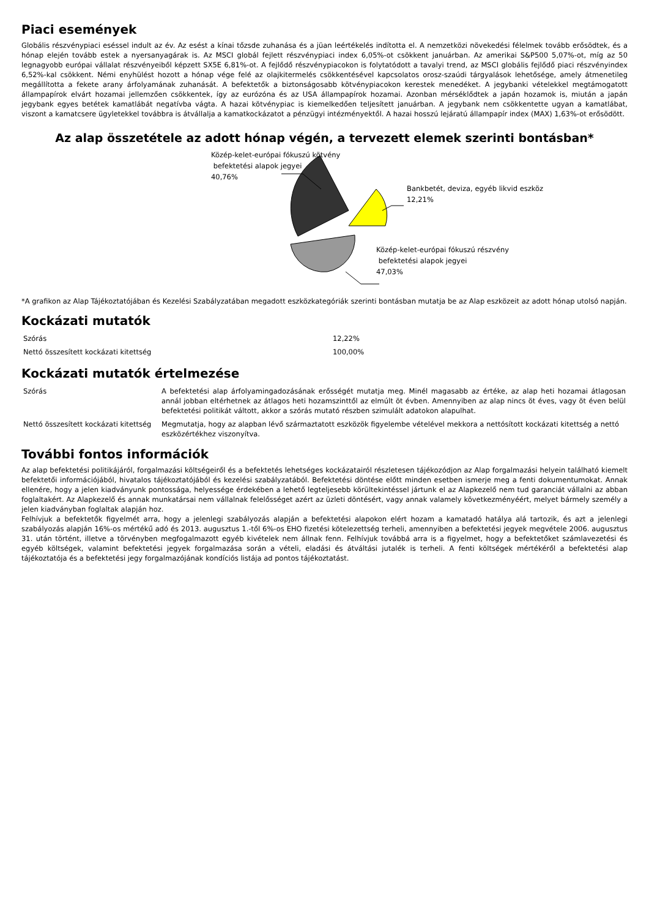Piaci események
Globális részvénypiaci eséssel indult az év. Az esést a kínai tőzsde zuhanása és a jüan leértékelés indította el. A nemzetközi növekedési félelmek tovább erősödtek, és a hónap elején tovább estek a nyersanyagárak is. Az MSCI globál fejlett részvénypiaci index 6,05%-ot csökkent januárban. Az amerikai S&P500 5,07%-ot, míg az 50 legnagyobb európai vállalat részvényeiből képzett SX5E 6,81%-ot. A fejlődő részvénypiacokon is folytatódott a tavalyi trend, az MSCI globális fejlődő piaci részvényindex 6,52%-kal csökkent. Némi enyhülést hozott a hónap vége felé az olajkitermelés csökkentésével kapcsolatos orosz-szaúdi tárgyalások lehetősége, amely átmenetileg megállította a fekete arany árfolyamának zuhanását. A befektetők a biztonságosabb kötvénypiacokon kerestek menedéket. A jegybanki vételekkel megtámogatott állampapírok elvárt hozamai jellemzően csökkentek, így az eurózóna és az USA állampapírok hozamai. Azonban mérséklődtek a japán hozamok is, miután a japán jegybank egyes betétek kamatlábát negatívba vágta. A hazai kötvénypiac is kiemelkedően teljesített januárban. A jegybank nem csökkentette ugyan a kamatlábat, viszont a kamatcsere ügyletekkel továbbra is átvállalja a kamatkockázatot a pénzügyi intézményektől. A hazai hosszú lejáratú állampapír index (MAX) 1,63%-ot erősödött.
Az alap összetétele az adott hónap végén, a tervezett elemek szerinti bontásban*
Közép-kelet-európai fókuszú kötvény
befektetési alapok jegyei
40,76%
Bankbetét, deviza, egyéb likvid eszköz
12,21%
Közép-kelet-európai fókuszú részvény
befektetési alapok jegyei
47,03%
*A grafikon az Alap Tájékoztatójában és Kezelési Szabályzatában megadott eszközkategóriák szerinti bontásban mutatja be az Alap eszközeit az adott hónap utolsó napján.
Kockázati mutatók
| Szórás | 12,22% |
| Nettó összesített kockázati kitettség | 100,00% |
Kockázati mutatók értelmezése
| Szórás | A befektetési alap árfolyamingadozásának erősségét mutatja meg. Minél magasabb az értéke, az alap heti hozamai átlagosan annál jobban eltérhetnek az átlagos heti hozamszinttől az elmúlt öt évben. Amennyiben az alap nincs öt éves, vagy öt éven belül befektetési politikát váltott, akkor a szórás mutató részben szimulált adatokon alapulhat. |
| Nettó összesített kockázati kitettség | Megmutatja, hogy az alapban lévő származtatott eszközök figyelembe vételével mekkora a nettósított kockázati kitettség a nettó eszközértékhez viszonyítva. |
További fontos információk
Az alap befektetési politikájáról, forgalmazási költségeiről és a befektetés lehetséges kockázatairól részletesen tájékozódjon az Alap forgalmazási helyein található kiemelt befektetői információjából, hivatalos tájékoztatójából és kezelési szabályzatából. Befektetési döntése előtt minden esetben ismerje meg a fenti dokumentumokat. Annak ellenére, hogy a jelen kiadványunk pontossága, helyessége érdekében a lehető legteljesebb körültekintéssel jártunk el az Alapkezelő nem tud garanciát vállalni az abban foglaltakért. Az Alapkezelő és annak munkatársai nem vállalnak felelősséget azért az üzleti döntésért, vagy annak valamely következményéért, melyet bármely személy a jelen kiadványban foglaltak alapján hoz.
Felhívjuk a befektetők figyelmét arra, hogy a jelenlegi szabályozás alapján a befektetési alapokon elért hozam a kamatadó hatálya alá tartozik, és azt a jelenlegi szabályozás alapján 16%-os mértékű adó és 2013. augusztus 1.-től 6%-os EHO fizetési kötelezettség terheli, amennyiben a befektetési jegyek megvétele 2006. augusztus 31. után történt, illetve a törvényben megfogalmazott egyéb kivételek nem állnak fenn. Felhívjuk továbbá arra is a figyelmet, hogy a befektetőket számlavezetési és egyéb költségek, valamint befektetési jegyek forgalmazása során a vételi, eladási és átváltási jutalék is terheli. A fenti költségek mértékéről a befektetési alap tájékoztatója és a befektetési jegy forgalmazójának kondíciós listája ad pontos tájékoztatást.